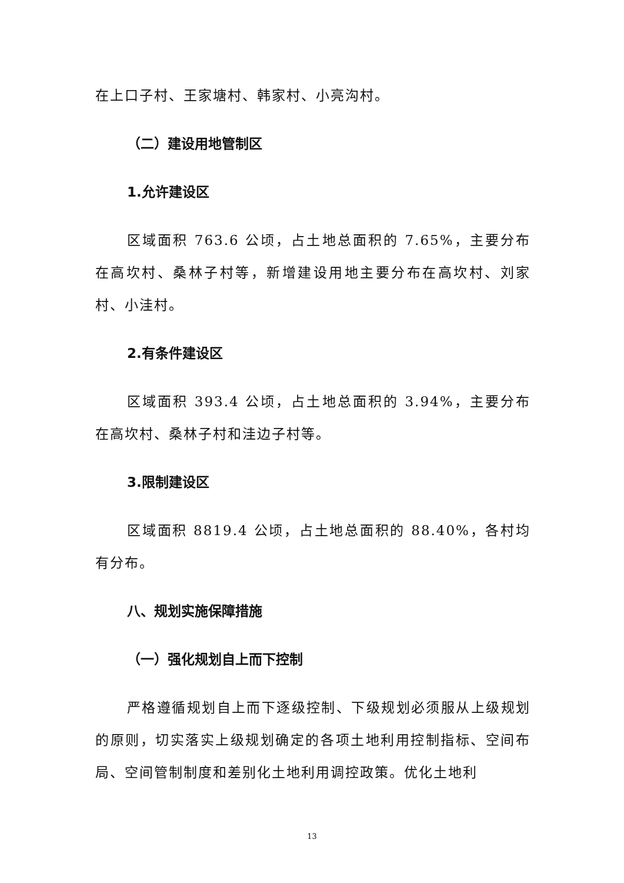在上口子村、王家塘村、韩家村、小亮沟村。
（二）建设用地管制区
1.允许建设区
区域面积 763.6 公顷，占土地总面积的 7.65%，主要分布在高坎村、桑林子村等，新增建设用地主要分布在高坎村、刘家村、小洼村。
2.有条件建设区
区域面积 393.4 公顷，占土地总面积的 3.94%，主要分布在高坎村、桑林子村和洼边子村等。
3.限制建设区
区域面积 8819.4 公顷，占土地总面积的 88.40%，各村均有分布。
八、规划实施保障措施
（一）强化规划自上而下控制
严格遵循规划自上而下逐级控制、下级规划必须服从上级规划的原则，切实落实上级规划确定的各项土地利用控制指标、空间布局、空间管制制度和差别化土地利用调控政策。优化土地利
13